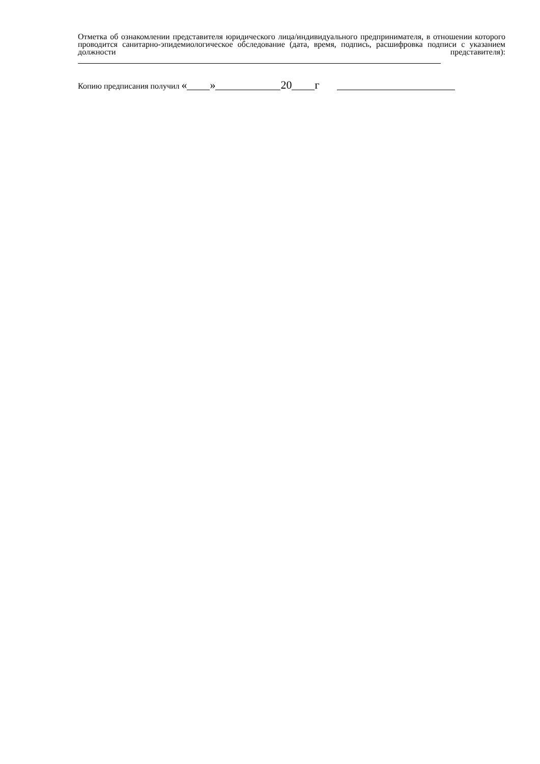Отметка об ознакомлении представителя юридического лица/индивидуального предпринимателя, в отношении которого проводится санитарно-эпидемиологическое обследование (дата, время, подпись, расшифровка подписи с указанием должности представителя):
Копию предписания получил « » 20 г